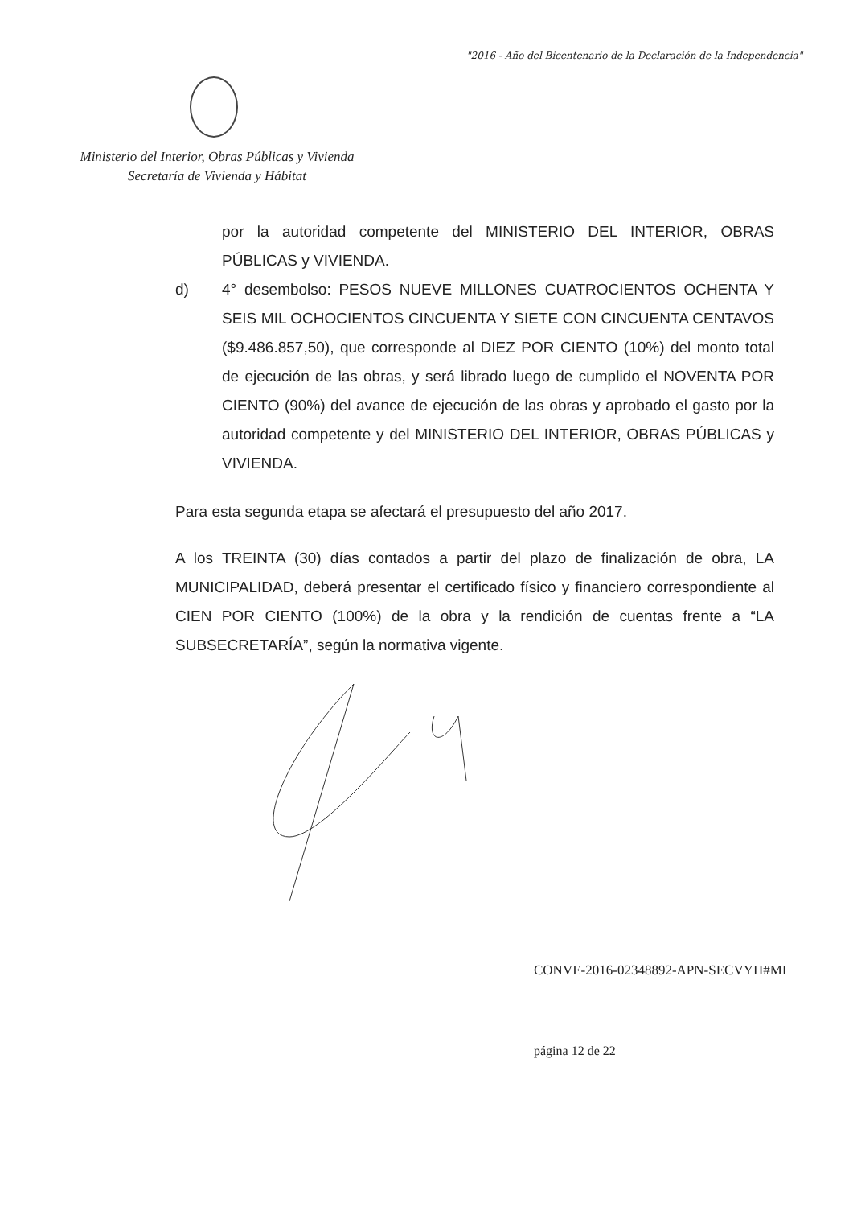"2016 - Año del Bicentenario de la Declaración de la Independencia"
Ministerio del Interior, Obras Públicas y Vivienda
Secretaría de Vivienda y Hábitat
por la autoridad competente del MINISTERIO DEL INTERIOR, OBRAS PÚBLICAS y VIVIENDA.
d) 4° desembolso: PESOS NUEVE MILLONES CUATROCIENTOS OCHENTA Y SEIS MIL OCHOCIENTOS CINCUENTA Y SIETE CON CINCUENTA CENTAVOS ($9.486.857,50), que corresponde al DIEZ POR CIENTO (10%) del monto total de ejecución de las obras, y será librado luego de cumplido el NOVENTA POR CIENTO (90%) del avance de ejecución de las obras y aprobado el gasto por la autoridad competente y del MINISTERIO DEL INTERIOR, OBRAS PÚBLICAS y VIVIENDA.
Para esta segunda etapa se afectará el presupuesto del año 2017.
A los TREINTA (30) días contados a partir del plazo de finalización de obra, LA MUNICIPALIDAD, deberá presentar el certificado físico y financiero correspondiente al CIEN POR CIENTO (100%) de la obra y la rendición de cuentas frente a “LA SUBSECRETARÍA”, según la normativa vigente.
CONVE-2016-02348892-APN-SECVYH#MI
página 12 de 22